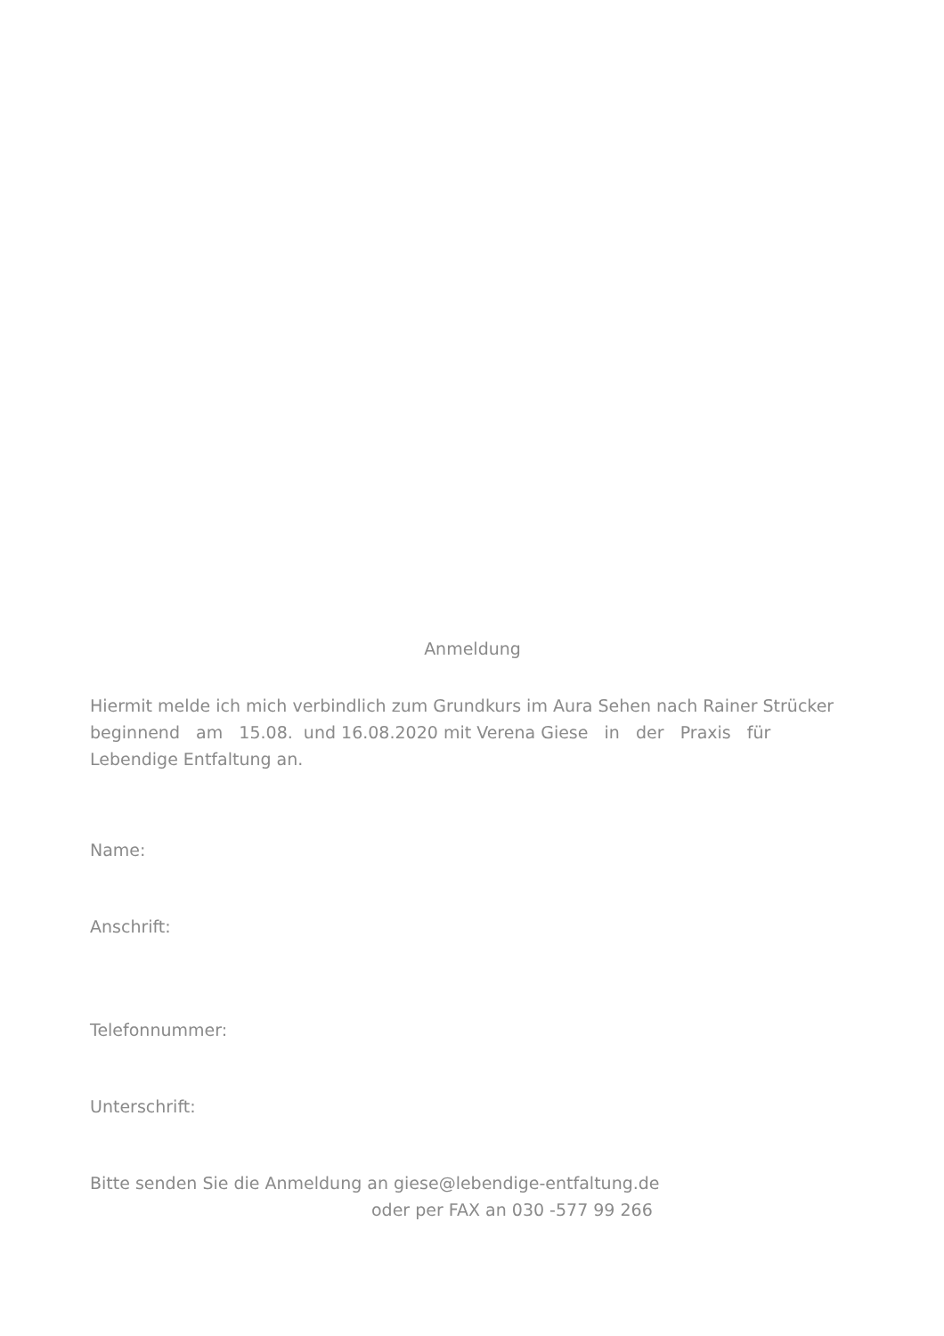Anmeldung
Hiermit melde ich mich verbindlich zum Grundkurs im Aura Sehen nach Rainer Strücker
beginnend am 15.08. und 16.08.2020 mit Verena Giese in der Praxis für
Lebendige Entfaltung an.
Name:
Anschrift:
Telefonnummer:
Unterschrift:
Bitte senden Sie die Anmeldung an giese@lebendige-entfaltung.de
oder per FAX an 030 -577 99 266